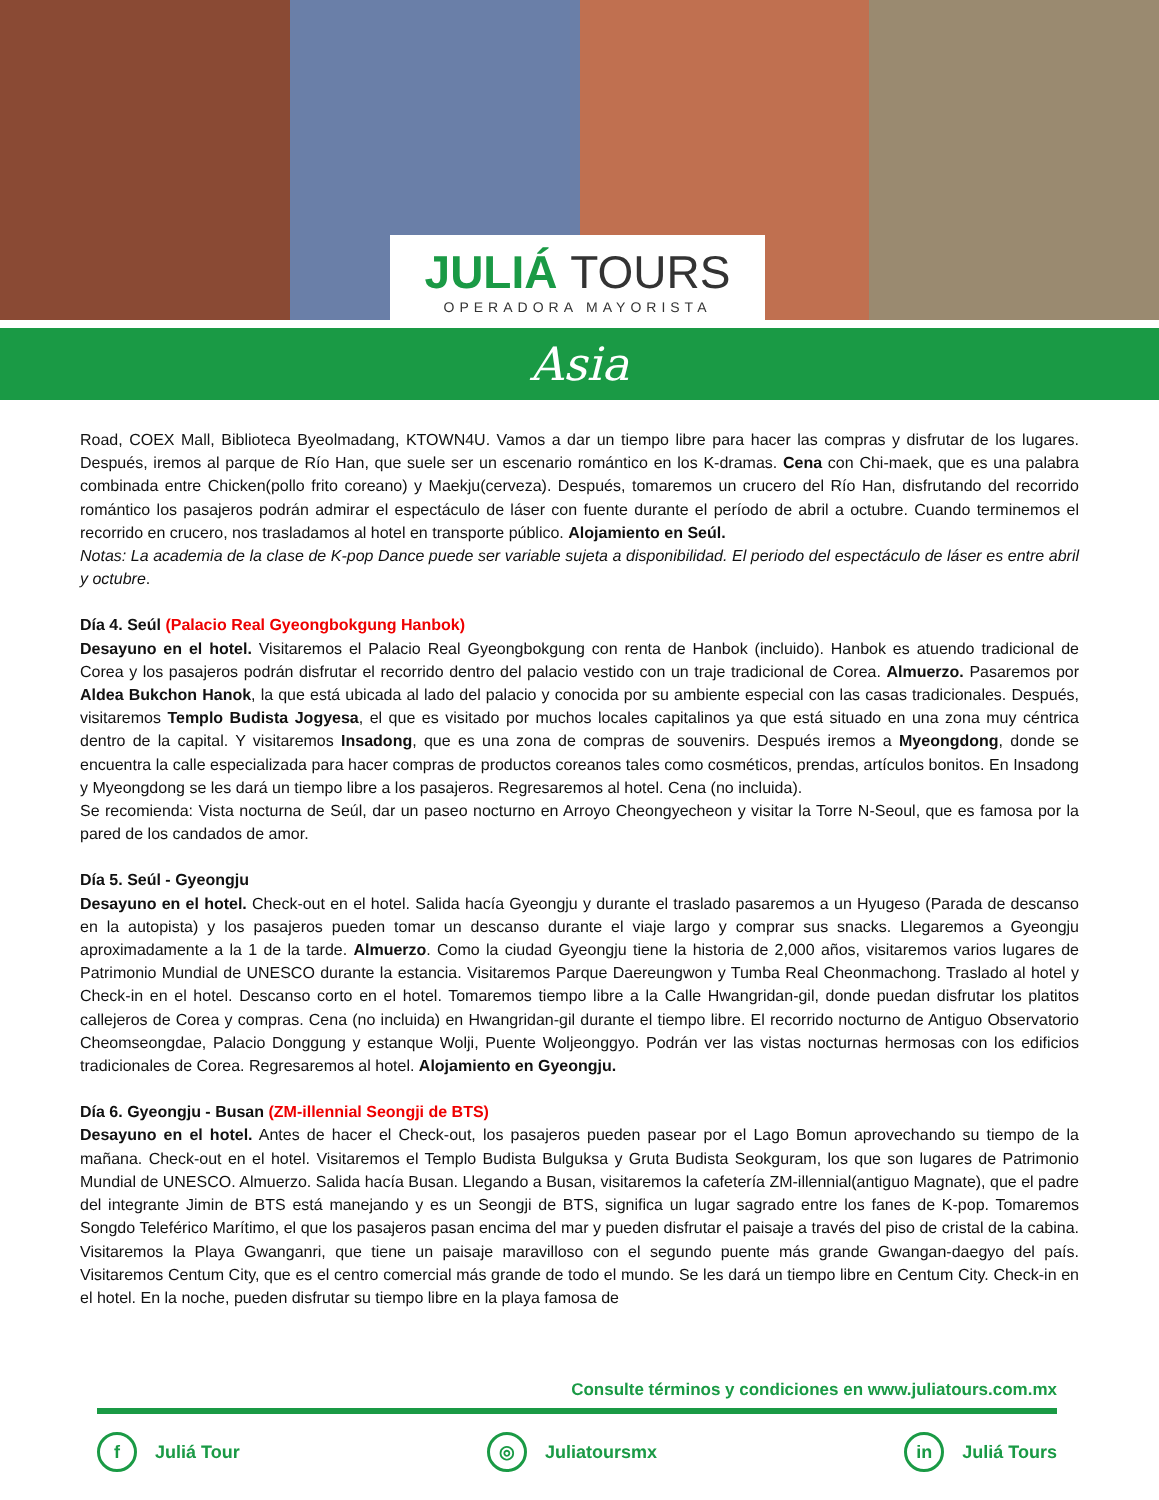JULIÁ TOURS
OPERADORA MAYORISTA
Asia
Road, COEX Mall, Biblioteca Byeolmadang, KTOWN4U. Vamos a dar un tiempo libre para hacer las compras y disfrutar de los lugares. Después, iremos al parque de Río Han, que suele ser un escenario romántico en los K-dramas. Cena con Chi-maek, que es una palabra combinada entre Chicken(pollo frito coreano) y Maekju(cerveza). Después, tomaremos un crucero del Río Han, disfrutando del recorrido romántico los pasajeros podrán admirar el espectáculo de láser con fuente durante el período de abril a octubre. Cuando terminemos el recorrido en crucero, nos trasladamos al hotel en transporte público. Alojamiento en Seúl.
Notas: La academia de la clase de K-pop Dance puede ser variable sujeta a disponibilidad. El periodo del espectáculo de láser es entre abril y octubre.
Día 4. Seúl (Palacio Real Gyeongbokgung Hanbok)
Desayuno en el hotel. Visitaremos el Palacio Real Gyeongbokgung con renta de Hanbok (incluido). Hanbok es atuendo tradicional de Corea y los pasajeros podrán disfrutar el recorrido dentro del palacio vestido con un traje tradicional de Corea. Almuerzo. Pasaremos por Aldea Bukchon Hanok, la que está ubicada al lado del palacio y conocida por su ambiente especial con las casas tradicionales. Después, visitaremos Templo Budista Jogyesa, el que es visitado por muchos locales capitalinos ya que está situado en una zona muy céntrica dentro de la capital. Y visitaremos Insadong, que es una zona de compras de souvenirs. Después iremos a Myeongdong, donde se encuentra la calle especializada para hacer compras de productos coreanos tales como cosméticos, prendas, artículos bonitos. En Insadong y Myeongdong se les dará un tiempo libre a los pasajeros. Regresaremos al hotel. Cena (no incluida).
Se recomienda: Vista nocturna de Seúl, dar un paseo nocturno en Arroyo Cheongyecheon y visitar la Torre N-Seoul, que es famosa por la pared de los candados de amor.
Día 5. Seúl - Gyeongju
Desayuno en el hotel. Check-out en el hotel. Salida hacía Gyeongju y durante el traslado pasaremos a un Hyugeso (Parada de descanso en la autopista) y los pasajeros pueden tomar un descanso durante el viaje largo y comprar sus snacks. Llegaremos a Gyeongju aproximadamente a la 1 de la tarde. Almuerzo. Como la ciudad Gyeongju tiene la historia de 2,000 años, visitaremos varios lugares de Patrimonio Mundial de UNESCO durante la estancia. Visitaremos Parque Daereungwon y Tumba Real Cheonmachong. Traslado al hotel y Check-in en el hotel. Descanso corto en el hotel. Tomaremos tiempo libre a la Calle Hwangridan-gil, donde puedan disfrutar los platitos callejeros de Corea y compras. Cena (no incluida) en Hwangridan-gil durante el tiempo libre. El recorrido nocturno de Antiguo Observatorio Cheomseongdae, Palacio Donggung y estanque Wolji, Puente Woljeonggyo. Podrán ver las vistas nocturnas hermosas con los edificios tradicionales de Corea. Regresaremos al hotel. Alojamiento en Gyeongju.
Día 6. Gyeongju - Busan (ZM-illennial Seongji de BTS)
Desayuno en el hotel. Antes de hacer el Check-out, los pasajeros pueden pasear por el Lago Bomun aprovechando su tiempo de la mañana. Check-out en el hotel. Visitaremos el Templo Budista Bulguksa y Gruta Budista Seokguram, los que son lugares de Patrimonio Mundial de UNESCO. Almuerzo. Salida hacía Busan. Llegando a Busan, visitaremos la cafetería ZM-illennial(antiguo Magnate), que el padre del integrante Jimin de BTS está manejando y es un Seongji de BTS, significa un lugar sagrado entre los fanes de K-pop. Tomaremos Songdo Teleférico Marítimo, el que los pasajeros pasan encima del mar y pueden disfrutar el paisaje a través del piso de cristal de la cabina. Visitaremos la Playa Gwanganri, que tiene un paisaje maravilloso con el segundo puente más grande Gwangan-daegyo del país. Visitaremos Centum City, que es el centro comercial más grande de todo el mundo. Se les dará un tiempo libre en Centum City. Check-in en el hotel. En la noche, pueden disfrutar su tiempo libre en la playa famosa de
Consulte términos y condiciones en www.juliatours.com.mx
f Juliá Tour ◎ Juliatoursmx in Juliá Tours